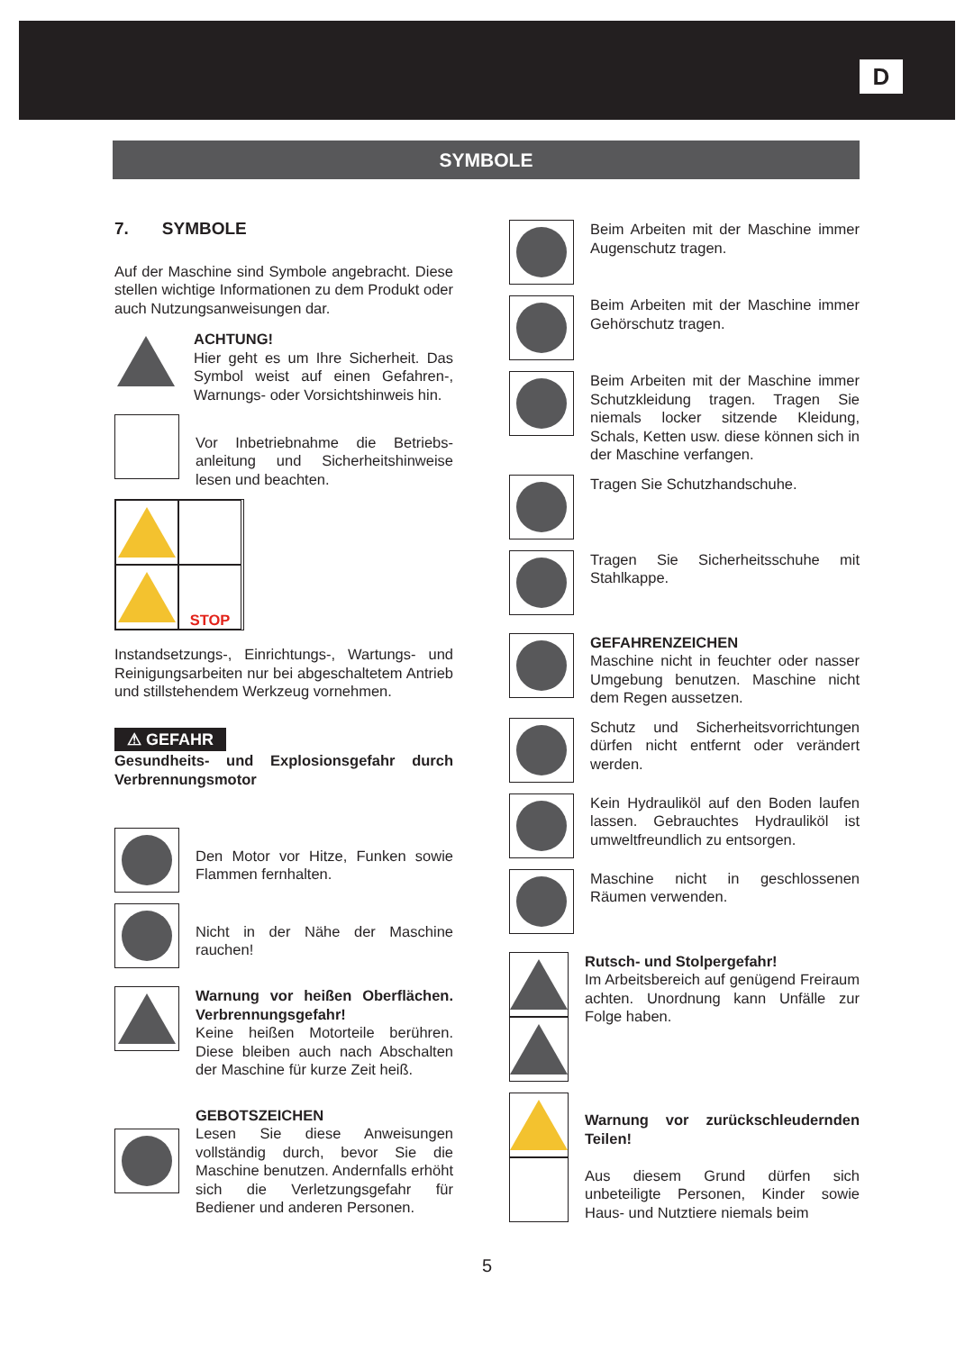D
SYMBOLE
7. SYMBOLE
Auf der Maschine sind Symbole angebracht. Diese stellen wichtige Informationen zu dem Produkt oder auch Nutzungsanweisungen dar.
ACHTUNG!
Hier geht es um Ihre Sicherheit. Das Symbol weist auf einen Gefahren-, Warnungs- oder Vorsichtshinweis hin.
Vor Inbetriebnahme die Betriebs-anleitung und Sicherheitshinweise lesen und beachten.
STOP
Instandsetzungs-, Einrichtungs-, Wartungs- und Reinigungsarbeiten nur bei abgeschaltetem Antrieb und stillstehendem Werkzeug vornehmen.
⚠ GEFAHR
Gesundheits- und Explosionsgefahr durch Verbrennungsmotor
Den Motor vor Hitze, Funken sowie Flammen fernhalten.
Nicht in der Nähe der Maschine rauchen!
Warnung vor heißen Oberflächen. Verbrennungsgefahr!
Keine heißen Motorteile berühren. Diese bleiben auch nach Abschalten der Maschine für kurze Zeit heiß.
GEBOTSZEICHEN
Lesen Sie diese Anweisungen vollständig durch, bevor Sie die Maschine benutzen. Andernfalls erhöht sich die Verletzungsgefahr für Bediener und anderen Personen.
Beim Arbeiten mit der Maschine immer Augenschutz tragen.
Beim Arbeiten mit der Maschine immer Gehörschutz tragen.
Beim Arbeiten mit der Maschine immer Schutzkleidung tragen. Tragen Sie niemals locker sitzende Kleidung, Schals, Ketten usw. diese können sich in der Maschine verfangen.
Tragen Sie Schutzhandschuhe.
Tragen Sie Sicherheitsschuhe mit Stahlkappe.
GEFAHRENZEICHEN
Maschine nicht in feuchter oder nasser Umgebung benutzen. Maschine nicht dem Regen aussetzen.
Schutz und Sicherheitsvorrichtungen dürfen nicht entfernt oder verändert werden.
Kein Hydrauliköl auf den Boden laufen lassen. Gebrauchtes Hydrauliköl ist umweltfreundlich zu entsorgen.
Maschine nicht in geschlossenen Räumen verwenden.
Rutsch- und Stolpergefahr!
Im Arbeitsbereich auf genügend Freiraum achten. Unordnung kann Unfälle zur Folge haben.
Warnung vor zurückschleudernden Teilen!
Aus diesem Grund dürfen sich unbeteiligte Personen, Kinder sowie Haus- und Nutztiere niemals beim
5